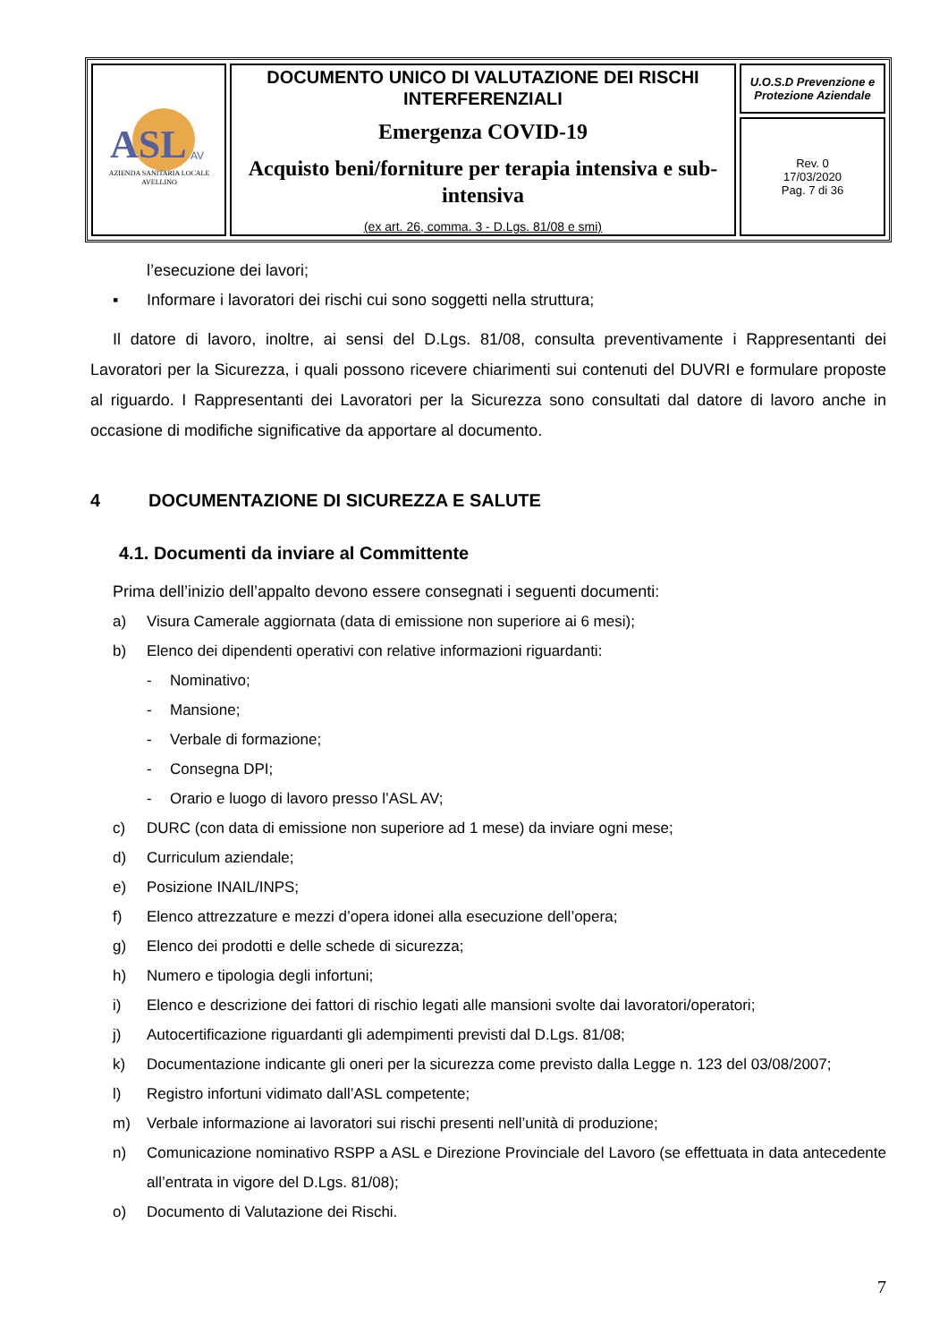| ASL AV AZIENDA SANITARIA LOCALE AVELLINO | DOCUMENTO UNICO DI VALUTAZIONE DEI RISCHI INTERFERENZIALI Emergenza COVID-19 Acquisto beni/forniture per terapia intensiva e sub-intensiva (ex art. 26, comma. 3 - D.Lgs. 81/08 e smi) | U.O.S.D Prevenzione e Protezione Aziendale |
| | | Rev. 0 17/03/2020 Pag. 7 di 36 |
l’esecuzione dei lavori;
▪ Informare i lavoratori dei rischi cui sono soggetti nella struttura;
Il datore di lavoro, inoltre, ai sensi del D.Lgs. 81/08, consulta preventivamente i Rappresentanti dei Lavoratori per la Sicurezza, i quali possono ricevere chiarimenti sui contenuti del DUVRI e formulare proposte al riguardo. I Rappresentanti dei Lavoratori per la Sicurezza sono consultati dal datore di lavoro anche in occasione di modifiche significative da apportare al documento.
4 DOCUMENTAZIONE DI SICUREZZA E SALUTE
4.1. Documenti da inviare al Committente
Prima dell’inizio dell’appalto devono essere consegnati i seguenti documenti:
a) Visura Camerale aggiornata (data di emissione non superiore ai 6 mesi);
b) Elenco dei dipendenti operativi con relative informazioni riguardanti:
- Nominativo;
- Mansione;
- Verbale di formazione;
- Consegna DPI;
- Orario e luogo di lavoro presso l’ASL AV;
c) DURC (con data di emissione non superiore ad 1 mese) da inviare ogni mese;
d) Curriculum aziendale;
e) Posizione INAIL/INPS;
f) Elenco attrezzature e mezzi d’opera idonei alla esecuzione dell’opera;
g) Elenco dei prodotti e delle schede di sicurezza;
h) Numero e tipologia degli infortuni;
i) Elenco e descrizione dei fattori di rischio legati alle mansioni svolte dai lavoratori/operatori;
j) Autocertificazione riguardanti gli adempimenti previsti dal D.Lgs. 81/08;
k) Documentazione indicante gli oneri per la sicurezza come previsto dalla Legge n. 123 del 03/08/2007;
l) Registro infortuni vidimato dall’ASL competente;
m) Verbale informazione ai lavoratori sui rischi presenti nell’unità di produzione;
n) Comunicazione nominativo RSPP a ASL e Direzione Provinciale del Lavoro (se effettuata in data antecedente all’entrata in vigore del D.Lgs. 81/08);
o) Documento di Valutazione dei Rischi.
7